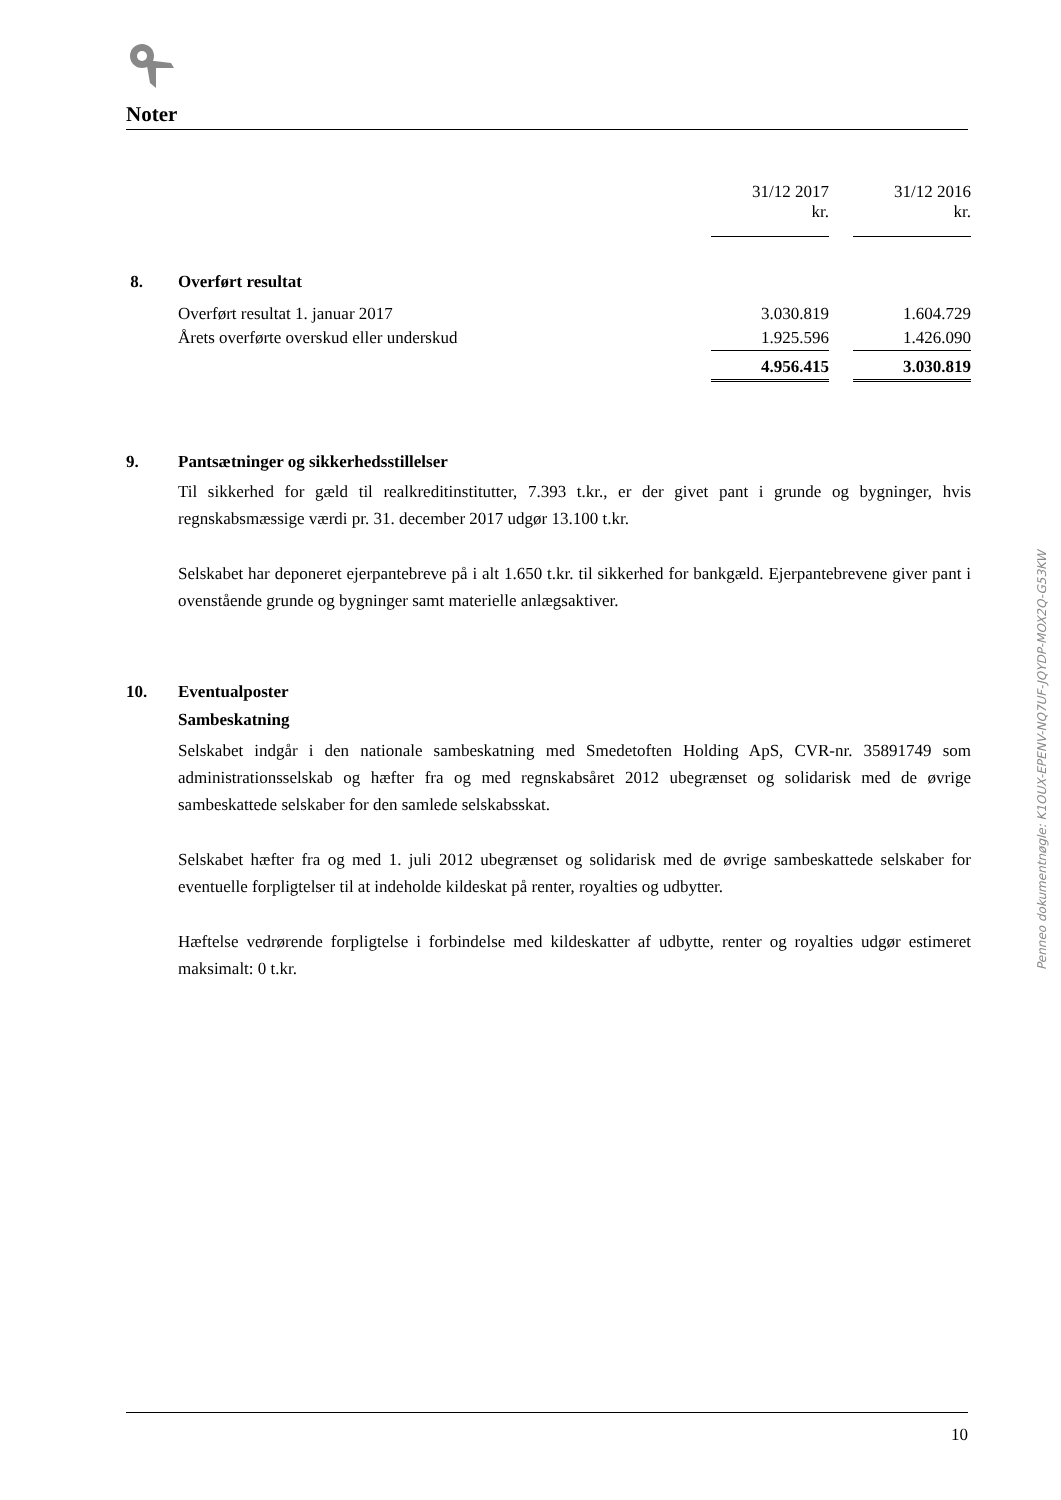Noter
| | 31/12 2017 kr. | | 31/12 2016 kr. |
| 8. Overført resultat | | | |
| Overført resultat 1. januar 2017 | 3.030.819 | | 1.604.729 |
| Årets overførte overskud eller underskud | 1.925.596 | | 1.426.090 |
| | 4.956.415 | | 3.030.819 |
9. Pantsætninger og sikkerhedsstillelser
Til sikkerhed for gæld til realkreditinstitutter, 7.393 t.kr., er der givet pant i grunde og bygninger, hvis regnskabsmæssige værdi pr. 31. december 2017 udgør 13.100 t.kr.
Selskabet har deponeret ejerpantebreve på i alt 1.650 t.kr. til sikkerhed for bankgæld. Ejerpante­brevene giver pant i ovenstående grunde og bygninger samt materielle anlægsaktiver.
10. Eventualposter
Sambeskatning
Selskabet indgår i den nationale sambeskatning med Smedetoften Holding ApS, CVR-nr. 35891749 som administrationsselskab og hæfter fra og med regnskabsåret 2012 ubegrænset og solidarisk med de øvrige sambeskattede selskaber for den samlede selskabsskat.
Selskabet hæfter fra og med 1. juli 2012 ubegrænset og solidarisk med de øvrige sambeskattede selskaber for eventuelle forpligtelser til at indeholde kildeskat på renter, royalties og udbytter.
Hæftelse vedrørende forpligtelse i forbindelse med kildeskatter af udbytte, renter og royalties udgør estimeret maksimalt: 0 t.kr.
Penneo dokumentnøgle: K1OUX-EPENV-NQ7UF-JQYDP-MOX2Q-G53KW
10